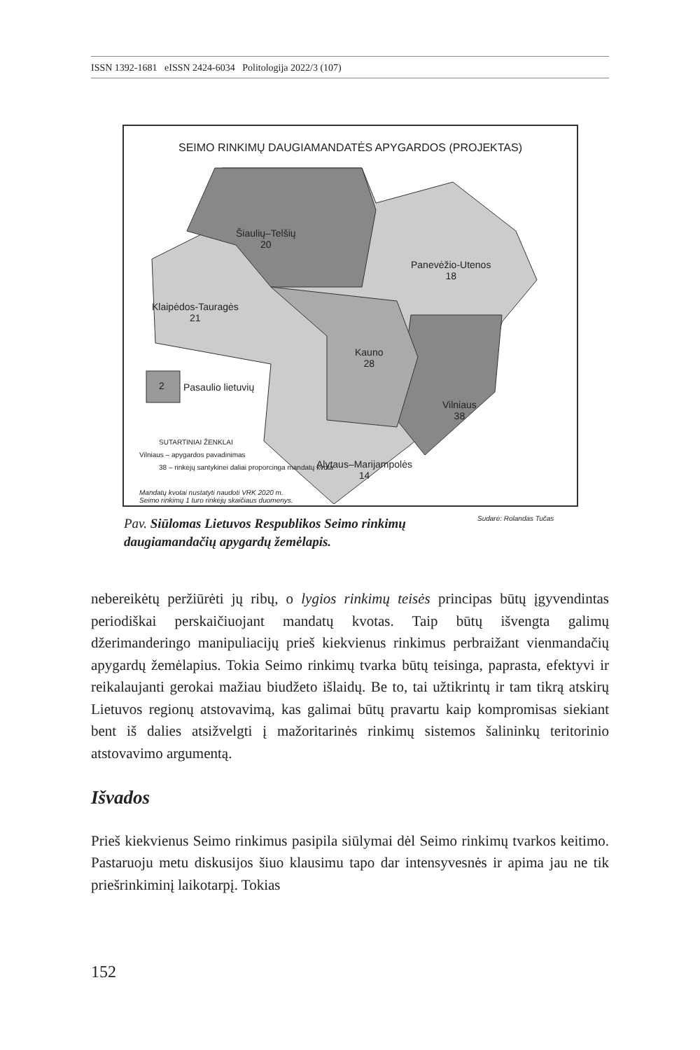ISSN 1392-1681 eISSN 2424-6034 Politologija 2022/3 (107)
SEIMO RINKIMŲ DAUGIAMANDATĖS APYGARDOS (PROJEKTAS)
Šiaulių–Telšių
20
Panevėžio-Utenos
18
Klaipėdos-Tauragės
21
Kauno
28
Vilniaus
38
Alytaus–Marijampolės
14
2 Pasaulio lietuvių
SUTARTINIAI ŽENKLAI
Vilniaus – apygardos pavadinimas
38 – rinkėjų santykinei daliai proporcinga mandatų kvota
Mandatų kvotai nustatyti naudoti VRK 2020 m. Seimo rinkimų 1 turo rinkėjų skaičiaus duomenys.
Sudarė: Rolandas Tučas
Pav. Siūlomas Lietuvos Respublikos Seimo rinkimų
daugiamandačių apygardų žemėlapis.
nebereikėtų peržiūrėti jų ribų, o lygios rinkimų teisės principas būtų įgyvendintas periodiškai perskaičiuojant mandatų kvotas. Taip būtų išvengta galimų džerimanderingo manipuliacijų prieš kiekvienus rinkimus perbraižant vienmandačių apygardų žemėlapius. Tokia Seimo rinkimų tvarka būtų teisinga, paprasta, efektyvi ir reikalaujanti gerokai mažiau biudžeto išlaidų. Be to, tai užtikrintų ir tam tikrą atskirų Lietuvos regionų atstovavimą, kas galimai būtų pravartu kaip kompromisas siekiant bent iš dalies atsižvelgti į mažoritarinės rinkimų sistemos šalininkų teritorinio atstovavimo argumentą.
Išvados
Prieš kiekvienus Seimo rinkimus pasipila siūlymai dėl Seimo rinkimų tvarkos keitimo. Pastaruoju metu diskusijos šiuo klausimu tapo dar intensyvesnės ir apima jau ne tik priešrinkiminį laikotarpį. Tokias
152